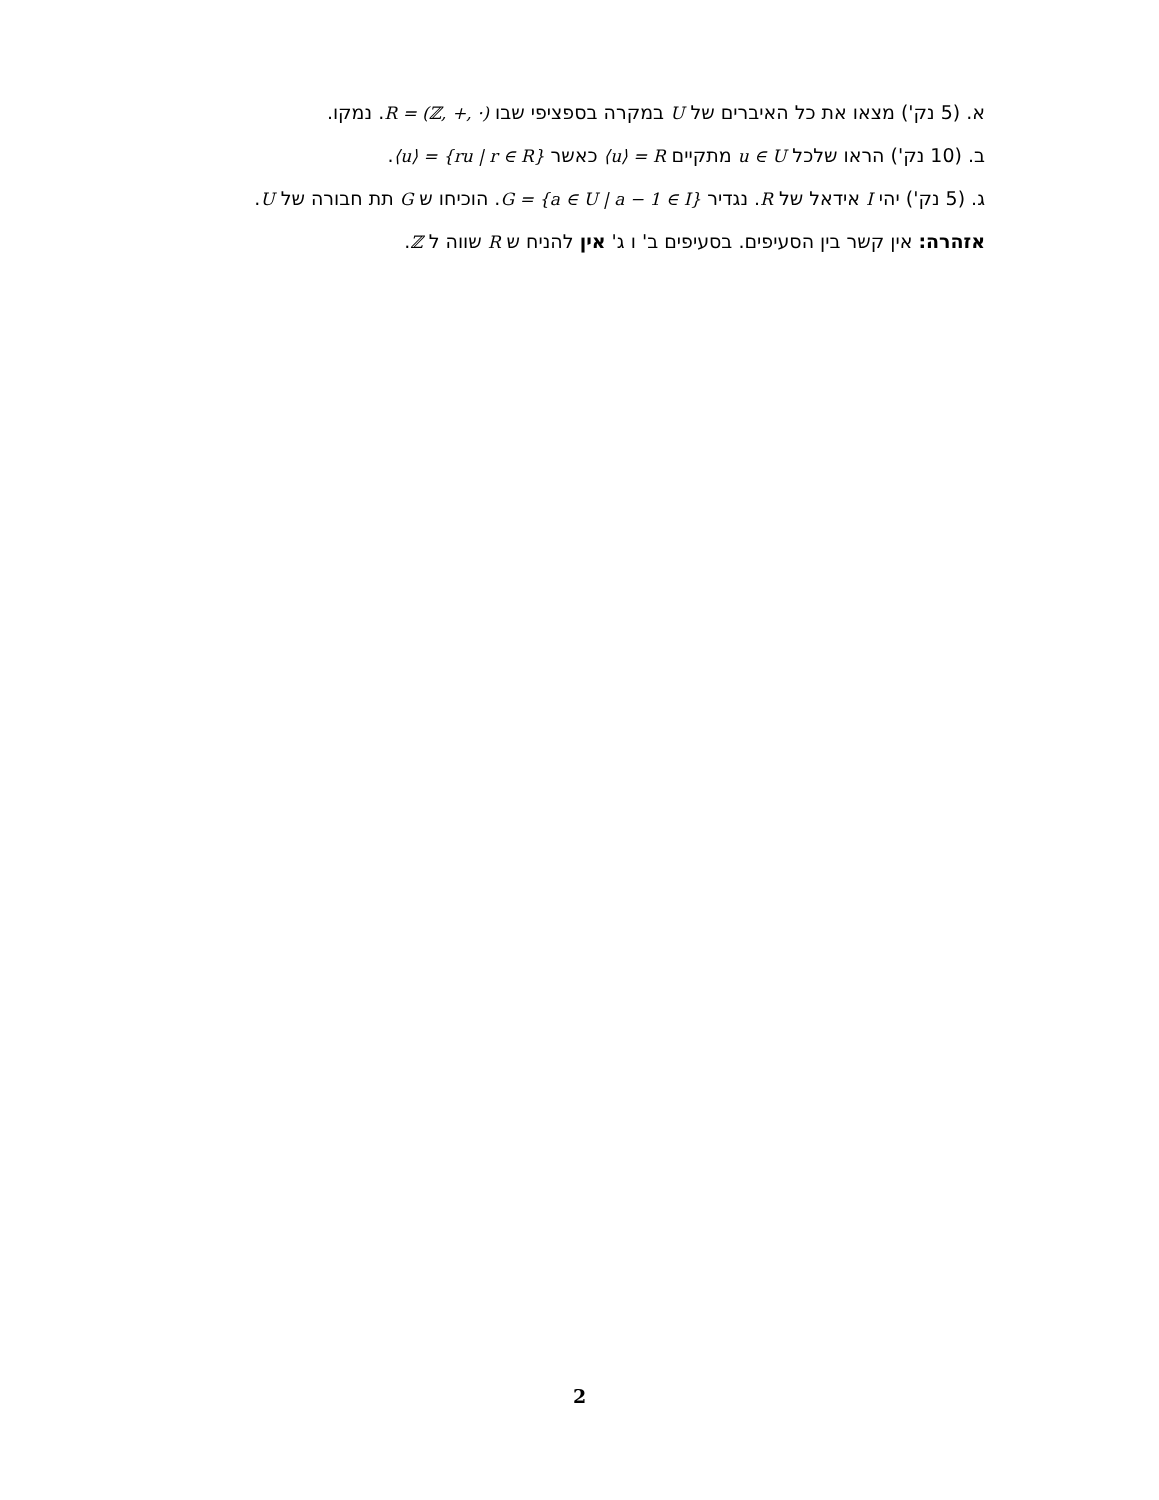א. (5 נק') מצאו את כל האיברים של U במקרה בספציפי שבו R = (ℤ, +, ·). נמקו.
ב. (10 נק') הראו שלכל u ∈ U מתקיים ⟨u⟩ = R כאשר ⟨u⟩ = {ru | r ∈ R}.
ג. (5 נק') יהי I אידאל של R. נגדיר G = {a ∈ U | a − 1 ∈ I}. הוכיחו ש G תת חבורה של U.
אזהרה: אין קשר בין הסעיפים. בסעיפים ב' ו ג' אין להניח ש R שווה ל ℤ.
2